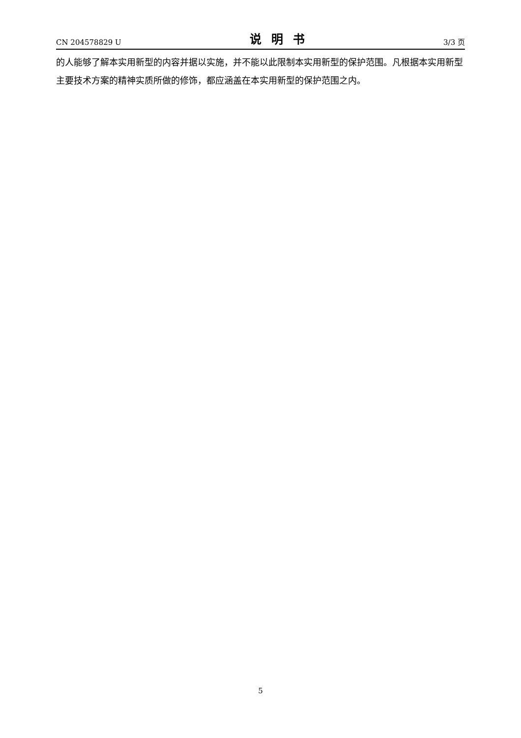CN 204578829 U 说明书 3/3 页
的人能够了解本实用新型的内容并据以实施，并不能以此限制本实用新型的保护范围。凡根据本实用新型主要技术方案的精神实质所做的修饰，都应涵盖在本实用新型的保护范围之内。
5